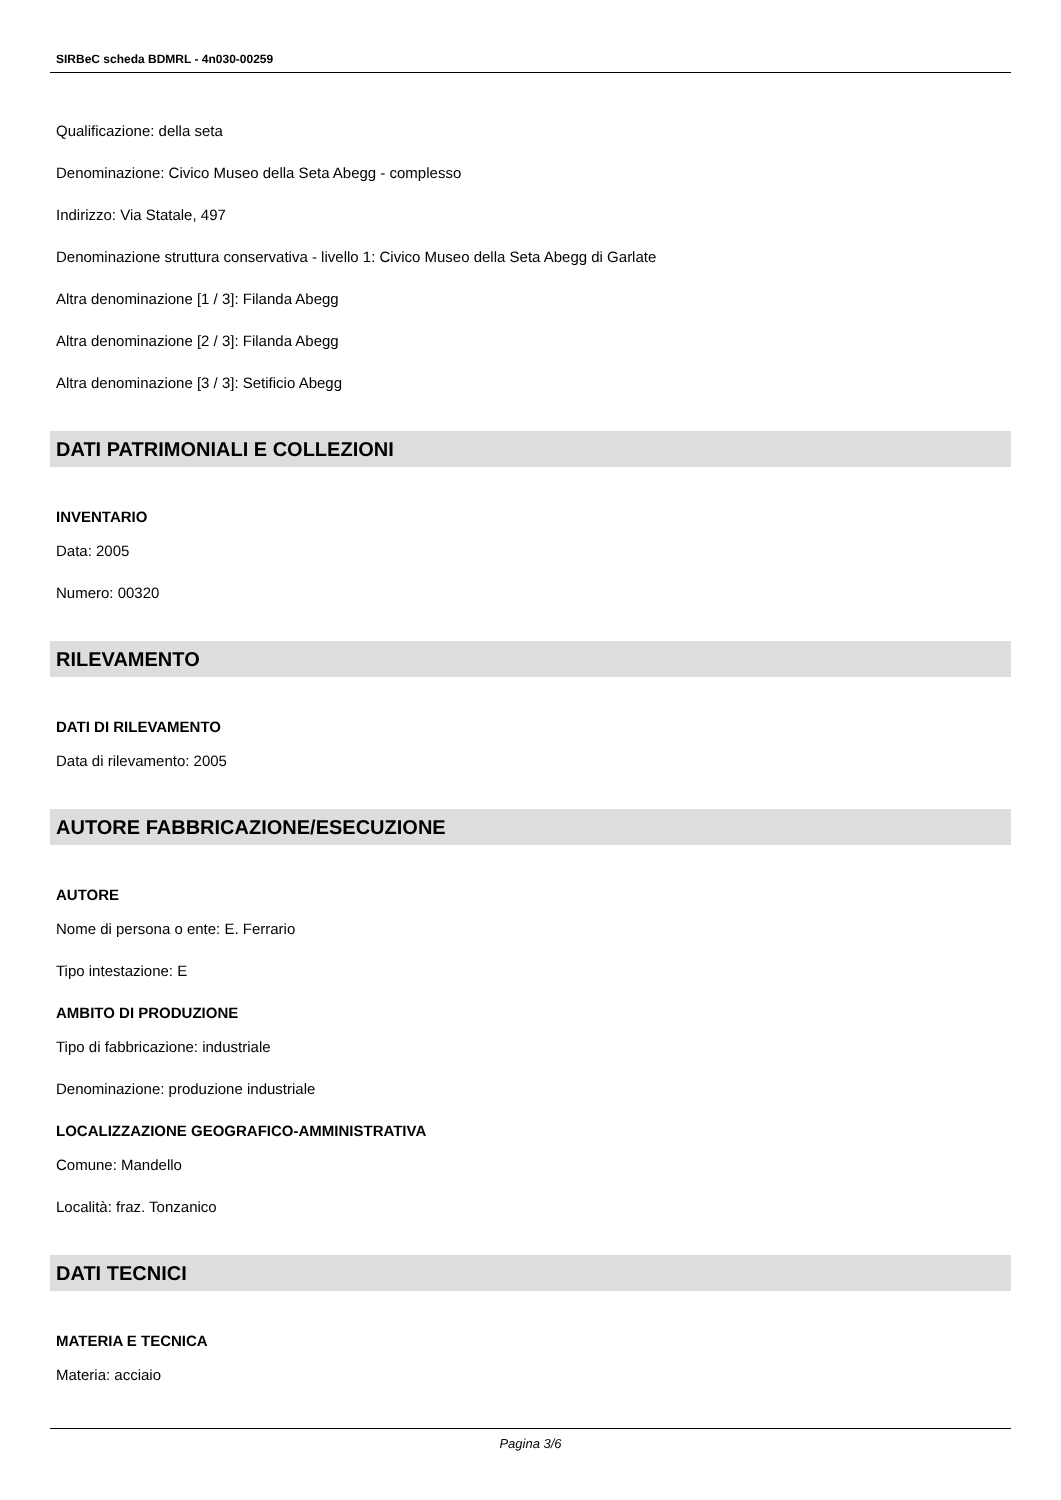SIRBeC scheda BDMRL - 4n030-00259
Qualificazione: della seta
Denominazione: Civico Museo della Seta Abegg - complesso
Indirizzo: Via Statale, 497
Denominazione struttura conservativa - livello 1: Civico Museo della Seta Abegg di Garlate
Altra denominazione [1 / 3]: Filanda Abegg
Altra denominazione [2 / 3]: Filanda Abegg
Altra denominazione [3 / 3]: Setificio Abegg
DATI PATRIMONIALI E COLLEZIONI
INVENTARIO
Data: 2005
Numero: 00320
RILEVAMENTO
DATI DI RILEVAMENTO
Data di rilevamento: 2005
AUTORE FABBRICAZIONE/ESECUZIONE
AUTORE
Nome di persona o ente: E. Ferrario
Tipo intestazione: E
AMBITO DI PRODUZIONE
Tipo di fabbricazione: industriale
Denominazione: produzione industriale
LOCALIZZAZIONE GEOGRAFICO-AMMINISTRATIVA
Comune: Mandello
Località: fraz. Tonzanico
DATI TECNICI
MATERIA E TECNICA
Materia: acciaio
Pagina 3/6